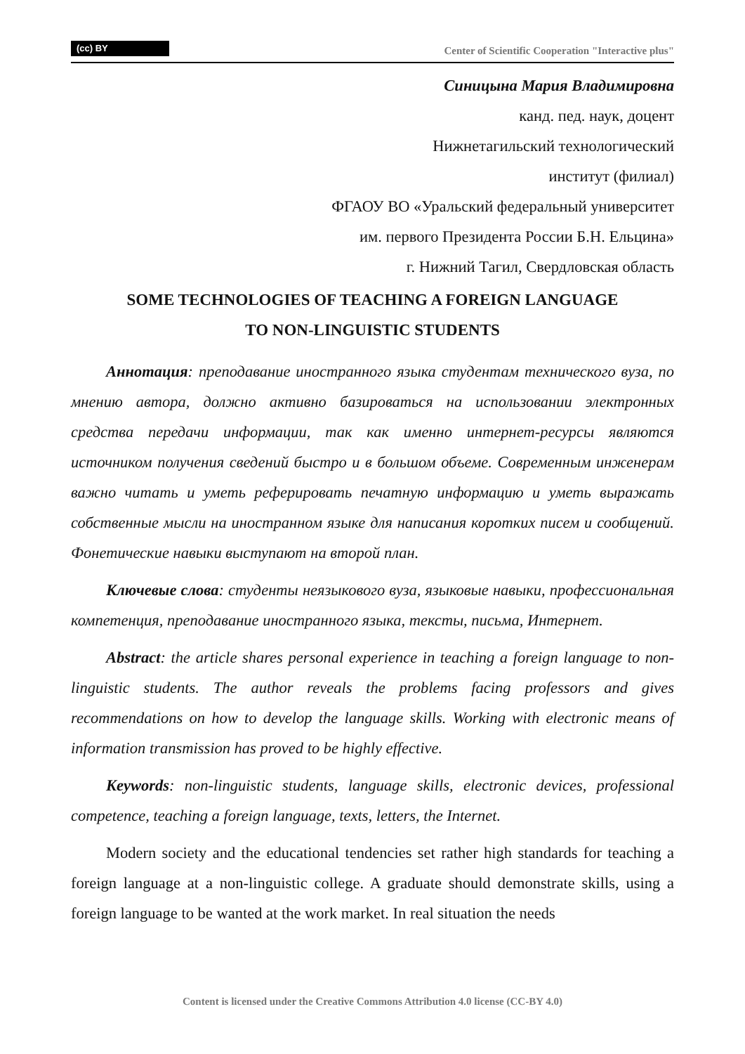(cc) BY
Center of Scientific Cooperation "Interactive plus"
Синицына Мария Владимировна
канд. пед. наук, доцент
Нижнетагильский технологический
институт (филиал)
ФГАОУ ВО «Уральский федеральный университет
им. первого Президента России Б.Н. Ельцина»
г. Нижний Тагил, Свердловская область
SOME TECHNOLOGIES OF TEACHING A FOREIGN LANGUAGE
TO NON-LINGUISTIC STUDENTS
Аннотация: преподавание иностранного языка студентам технического вуза, по мнению автора, должно активно базироваться на использовании электронных средства передачи информации, так как именно интернет-ресурсы являются источником получения сведений быстро и в большом объеме. Современным инженерам важно читать и уметь реферировать печатную информацию и уметь выражать собственные мысли на иностранном языке для написания коротких писем и сообщений. Фонетические навыки выступают на второй план.
Ключевые слова: студенты неязыкового вуза, языковые навыки, профессиональная компетенция, преподавание иностранного языка, тексты, письма, Интернет.
Abstract: the article shares personal experience in teaching a foreign language to non-linguistic students. The author reveals the problems facing professors and gives recommendations on how to develop the language skills. Working with electronic means of information transmission has proved to be highly effective.
Keywords: non-linguistic students, language skills, electronic devices, professional competence, teaching a foreign language, texts, letters, the Internet.
Modern society and the educational tendencies set rather high standards for teaching a foreign language at a non-linguistic college. A graduate should demonstrate skills, using a foreign language to be wanted at the work market. In real situation the needs
Content is licensed under the Creative Commons Attribution 4.0 license (CC-BY 4.0)